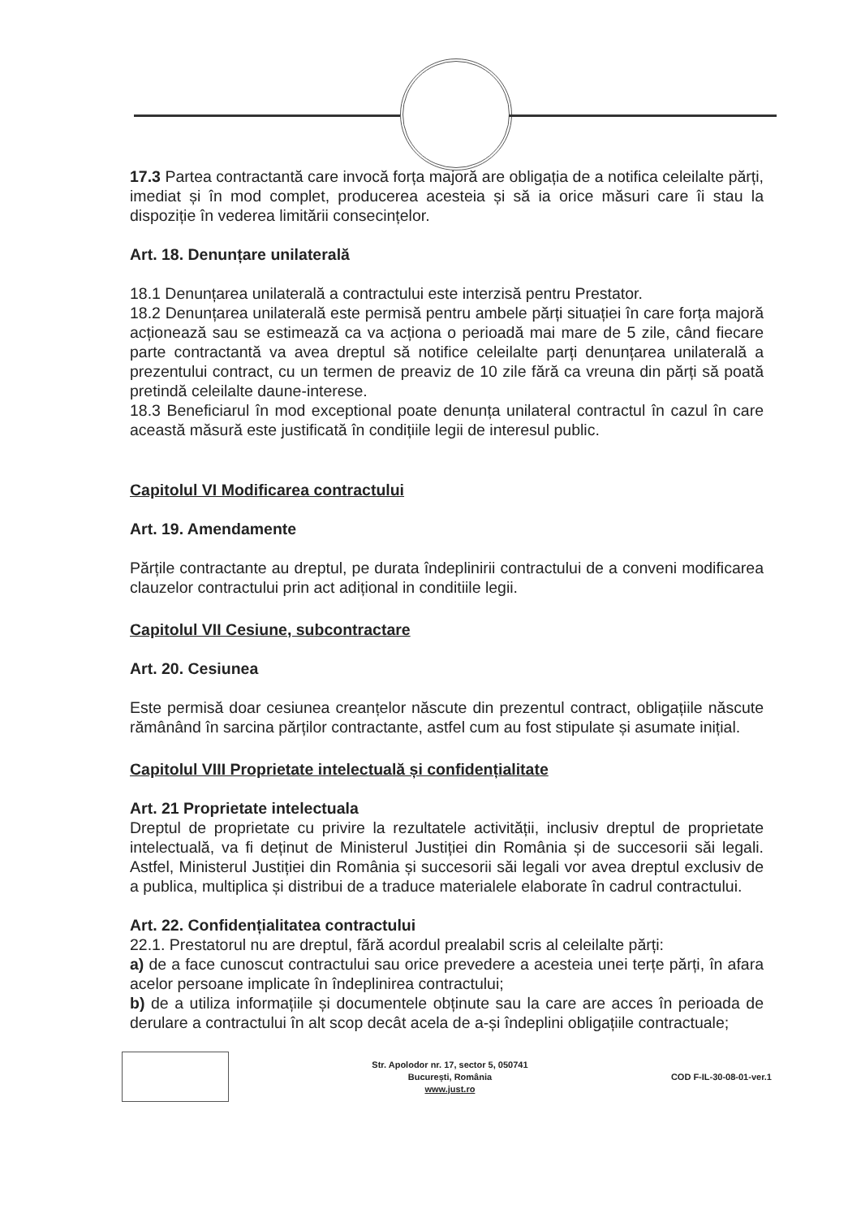17.3 Partea contractantă care invocă forța majoră are obligația de a notifica celeilalte părți, imediat și în mod complet, producerea acesteia și să ia orice măsuri care îi stau la dispoziție în vederea limitării consecințelor.
Art. 18. Denunțare unilaterală
18.1 Denunțarea unilaterală a contractului este interzisă pentru Prestator.
18.2 Denunțarea unilaterală este permisă pentru ambele părți situației în care forța majoră acționează sau se estimează ca va acționa o perioadă mai mare de 5 zile, când fiecare parte contractantă va avea dreptul să notifice celeilalte parți denunțarea unilaterală a prezentului contract, cu un termen de preaviz de 10 zile fără ca vreuna din părți să poată pretindă celeilalte daune-interese.
18.3 Beneficiarul în mod exceptional poate denunța unilateral contractul în cazul în care această măsură este justificată în condițiile legii de interesul public.
Capitolul VI Modificarea contractului
Art. 19. Amendamente
Părțile contractante au dreptul, pe durata îndeplinirii contractului de a conveni modificarea clauzelor contractului prin act adițional in conditiile legii.
Capitolul VII Cesiune, subcontractare
Art. 20. Cesiunea
Este permisă doar cesiunea creanțelor născute din prezentul contract, obligațiile născute rămânând în sarcina părților contractante, astfel cum au fost stipulate și asumate inițial.
Capitolul VIII Proprietate intelectuală și confidențialitate
Art. 21 Proprietate intelectuala
Dreptul de proprietate cu privire la rezultatele activității, inclusiv dreptul de proprietate intelectuală, va fi deținut de Ministerul Justiției din România și de succesorii săi legali. Astfel, Ministerul Justiției din România și succesorii săi legali vor avea dreptul exclusiv de a publica, multiplica și distribui de a traduce materialele elaborate în cadrul contractului.
Art. 22. Confidențialitatea contractului
22.1. Prestatorul nu are dreptul, fără acordul prealabil scris al celeilalte părți:
a) de a face cunoscut contractului sau orice prevedere a acesteia unei terțe părți, în afara acelor persoane implicate în îndeplinirea contractului;
b) de a utiliza informațiile și documentele obținute sau la care are acces în perioada de derulare a contractului în alt scop decât acela de a-și îndeplini obligațiile contractuale;
Str. Apolodor nr. 17, sector 5, 050741
București, România
www.just.ro
COD F-IL-30-08-01-ver.1